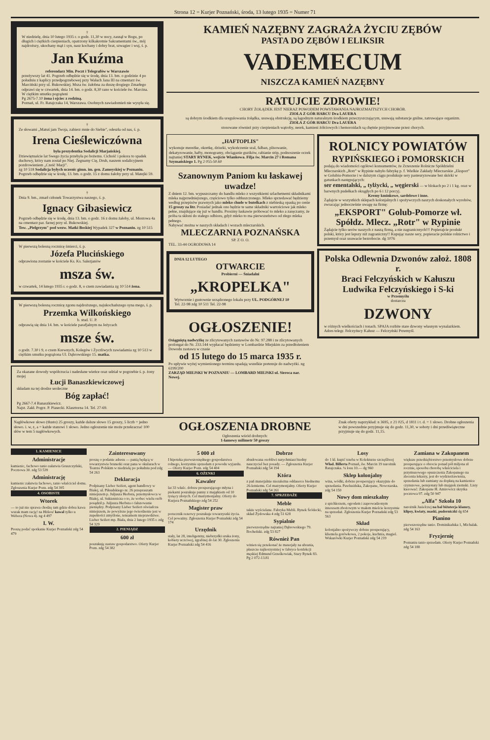Strona 12 = Kurjer Poznański, środa, 13 lutego 1935 = Numer 71
†
W niedzielę, dnia 10 lutego 1935 r. o godz. 11,30 w nocy, zasnął w Bogu, po długich i ciężkich cierpieniach, opatrzony kilkakrotnie Sakramentami św., mój najdroższy, ukochany mąż i syn, nasz kochany i dobry brat, szwagier i wuj, ś. p.
Jan Kuźma
referendarz Min. Poczt i Telegrafów w Warszawie
przeżywszy lat 41. Pogrzeb odbędzie się w środę, dnia 13. bm. o godzinie 4 po południu z kaplicy przedpogrzebowej przy Wałach Jana III na cmentarz św. Marciński przy ul. Bukowskiej. Msza św. żałobna za duszę drogiego Zmarłego odprawi się w czwartek, dnia 14. bm. o godz. 8,30 rano w kościele św. Marcina.
W ciężkim smutku pogrążeni
Pg 2675-7.10 żona i ojciec z rodziną.
Poznań, ul. Fr. Ratajczaka 14, Warszawa. Osobnych zawiadomień nie wysyła się.
†
Ze słowami „Matuś jam Twoja, zabierz mnie do Siebie", odeszła od nas, ś. p.
Irena Cieślewiczówna
była prezydentka Sodalicji Marjańskiej.
Dziewiętnaście lat Swego życia przebyła po bożemu. Cichość i pokora to spadek duchowy, który nam został po Niej. Żegnamy Cię, Druh, naszem sodalicyjnem pozdrowieniem „Cześć Marji".
zg 10 518 Sodalicja byłych uczenic gimn. im. gen. Zamoyskiej w Poznaniu.
Pogrzeb odbędzie się w środę, 13. bm. o godz. 15 z domu żałoby przy ul. Matejki 59.
†
Dnia 9. bm., zmarł członek Towarzystwa naszego, ś. p.
Ignacy Gibasiewicz
Pogrzeb odbędzie się w środę, dnia 13. bm. o godz. 16 z domu żałoby, ul. Mostowa 4a na cmentarz par. farnej przy ul. Bukowskiej.
Tow. „Pielgrzym" pod wezw. Matki Boskiej Wypadek 327 w Poznaniu. zg 10 515
W pierwszą bolesną rocznicę śmierci, ś. p.
Józefa Plucińskiego
odprawiona zostanie w kościele Ks. Ks. Salezjanów
msza św.
w czwartek, 14 lutego 1935 r. o godz. 8, o czem zawiadamia zg 10 514 żona.
W pierwszą bolesną rocznicę zgonu najdroższego, najukochańszego syna mego, ś. p.
Przemka Wilkońskiego
b. stud. U. P.
odprawią się dnia 14. bm. w kościele parafjalnym na Jeżycach
msze św.
o godz. 7.30 i 9, o czem Krewnych, Kolegów i Życzliwych zawiadamia zg 10 513 w ciężkim smutku pogrążona Ul. Dąbrowskiego 15. matka.
Za okazane dowody współczucia i nadesłane wieńce oraz udział w pogrzebie ś. p. żony mojej
Łucji Banaszkiewiczowej
składam na tej drodze serdeczne
Bóg zapłać!
Pg 2667-7.4 Banaszkiewicz.
Najst. Zakł. Pogrz. P. Piasecki. Klasztorna 14. Tel. 27-69.
KAMIEŃ NAZĘBNY ZAGRAŻA ŻYCIU ZĘBÓW
PASTA DO ZĘBÓW I ELIKSIR
VADEMECUM
NISZCZA KAMIEŃ NAZĘBNY
RATUJCIE ZDROWIE!
CHORY ŻOŁĄDEK JEST NIERAZ POWODEM POWSTAWANIA NAJROZMAITSZYCH CHORÓB.
ZIOŁA Z GÓR HARCU Dra LAUERA
są dobrym środkiem dla uregulowania żołądka, usuwają obstrukcję, są łagodnym naturalnym środkiem przeczyszczającym, usuwają substancje gnilne, zatruwające organizm.
ZIOŁA Z GÓR HARCU Dra LAUERA
stosowane również przy cierpieniach wątroby, nerek, kamieni żółciowych i hemoroidach są chętnie przyjmowane przez chorych.
„HAFTOPLIS"
wykonuje mereżke, okretkę, dziurki, wykończenie szal, falban, plisowanie, dekatyzowanie, hafty, monogramy, obciąganie guzików, rabianie stóp, podnoszenie oczek najtaniej STARY RYNEK, wejście Wiankowa. Filja św. Marcin 27 i Romana Szymańskiego 1. Pg 2 055-50.60
Szanownym Paniom ku łaskawej uwadze!
Z dniem 12. bm. wypuszczamy do handlu mleko z wszystkiemi szlachetnemi składnikami mleka najprzedniejszego, częściowo tylko odtłuszczonego. Mleko sprzedawać będziemy według przepisów prawnych jako mleko chude w butelkach z niebieską opaską po cenie 15 groszy za litr. Posiadać jednak ono będzie te same składniki wartościowe jak mleko pełne, znajdujące się już w handlu. Prosimy łaskawie próbować to mleko a zaręczamy, że próba ta skłoni do stałego odbioru, gdyż mleko to ma pierwszeństwo od złego mleka pełnego.
Nabywać można w naszych składach i wozach mleczarskich.
MLECZARNIA POZNAŃSKA
SP. Z O. O.
TEL. 33-44 OGRODOWA 14
DNIA 12 LUTEGO
OTWARCIE
Probierni — Śniadalni
„KROPELKA"
Wytwornie i gustownie urządzonego lokalu przy UL. PODGÓRNEJ 10
Tel. 22-98 zdg 10 511 Tel. 22-98
OGŁOSZENIE!
Osiągniętą nadwyżkę ze zlicytowanych zastawów do Nr. 97.288 i ze zlicytowanych prolongat do Nr. 233.144 wypłacać będziemy w Lombardzie Miejskim za przedłożeniem Dowodu zastawu w czasie
od 15 lutego do 15 marca 1935 r.
Po upływie wyżej wymienionego terminu upadają wszelkie pretensje do nadwyżki. ng 6199/200
ZARZĄD MIEJSKI W POZNANIU — LOMBARD MIEJSKI ul. Sieroca nar. Nowej.
ROLNICY POWIATÓW
RYPIŃSKIEGO i POMORSKICH
podają do wiadomości ogółowi konsumentów, że Zrzeszenie Rolnicze Spółdzielni Mleczarskich „Rotr" w Rypinie nabyło fabrykę p. f. Wielkie Zakłady Mleczarskie „Eksport" w Golubiu-Pomorze i w dalszym ciągu produkuje sery pasteuryzowane bez skórki w gatunkach następujących:
ser ementalski, „ tylżycki, „ węgierski — w blokach po 2 i 1 kg. oraz w barwnych pudełkach okrągłych po 6 i 12 porcyj.
Kremy kminkowe, sardelowe i inne.
Żądajcie w wszystkich sklepach kolonjalnych i spożywczych naszych doskonałych wyrobów, zwracając jednocześnie uwagę na firmę:
„EKSPORT" Golub-Pomorze wł. Spółdz. Mlecz. „Rotr" w Rypinie
Żądajcie tylko serów naszych z naszą firmą, a nie zagranicznych!!! Popierajcie produkt polski, który jest lepszy niż zagraniczny!! Kupując nasze sery, popieracie polskie rolnictwo i przemysł oraz usuwacie bezrobocie. dg 1076
Polska Odlewnia Dzwonów założ. 1808 r.
Braci Felczyńskich w Kałuszu Ludwika Felczyńskiego i S-ki
w Przemyślu
dostarcza
DZWONY
w różnych wielkościach i tonach. SPAJA rozbite stare dzwony własnym wynalazkiem.
Adres telegr. Felczyńscy Kałusz — Felczyński Przemyśl.
Nagłówkowe słowo (tłusto) 25 groszy, każde dalsze słowo 15 groszy, 5 liczb = jedno słowo. i. w, z, a = każde stanowi 1 słowo. Jedno ogłoszenie nie może przekraczać 100 słów w tem 5 nagłówkowych.
OGŁOSZENIA DROBNE
Ogłoszenia wśród drobnych:
1-łamowy milimetr 50 groszy
Znak oferty naprzykład: n 3695, z 21 025, d 1811 i t. d. = 1 słowo. Drobne ogłoszenia w dni powszednie przyjmuje się do godz. 11,30, w soboty i dni przedświąteczne przyjmuje się do godz. 11,15.
1. KAMIENICE
Administracje
kamienic, fachowo tanio załatwia Gruszczyński, Pocztowa 30. zdg 53 539
Administrację
kamienic załatwia fachowo, tanio właściciel domu. Zgłoszenia Kurjer Pozn. zdg 54 395
4. OSOBISTE
Wtorek
— to już nie sprawa chodzę tam gdzie dobra kawa wszak mam rację! na Hitlera' kawal tylko u Webera (Nowa 4). ng 4 497
I. W.
Proszę podać spotkanie Kurjer Poznański zdg 54 479
Zainteresowany
proszę o podanie adresu — panią będącą w towarzystwie brunetki oraz pana w okularach w Teatrze Polskim w niedzielę po południu pod zdg 54 263
Deklaracja
Podpisany Lieber Seifert, agent handlowy w Białej, ul. Piłsudskiego nr. 26 przepraszam niniejszem p. Juljusza Herbsta, przemysłowca w Białej, ul. Sukiennicza o to, że wobec wielu osób posądził p. Juljusza Herbsta o fałszowanie pieniędzy. Podpisany Lieber Seifert oświadcza niniejszem, że powyższe jego twierdzenie jest w zupełności zmyślone, tensamem nieprawdziwe. Lieber Seifert mp. Biała, dnia 2 lutego 1935 r. zdg 54 329
2. PIENIĄDZ
600 zł
poszukuję zastaw gospodarstwo. Oferty Kurjer Pozn. zdg 54 382
5 000 zł
I hipoteka pierwszorzędnego gospodarstwa rolnego, korzystnie sprzedam z powodu wyjazdu. — Oferty Kurjer Pozn. zdg 54 404
6. OŻENKI
Kawaler
lat 33 właśc. dobrze prosperującego młyna i piekarni poszukuje panny z majątkiem od 10 tysięcy złotych. Cel matrymonjalny. Oferty do Kurjera Poznańskiego zdg 54 252
Magister praw
porucznik rezerwy poszukuje towarzyszki życia. Cel poważny. Zgłoszenia Kurjer Poznański zdg 54 174
Urzędnik
stały, lat 28, inteligentny, niebrzydki szuka żony, kobiety uczciwej, zgrabnej do lat 30. Zgłoszenia Kurjer Poznański zdg 54 416
Dobrze
zbudowana osobliwi natychmiast biedny nauczyciel bez posady. — Zgłoszenia Kurjer Poznański zdg 54 194
Która
z pań materjalnie niezależna oddaserce biednemu 26-letniemu. Cel matrymonjalny. Oferty Kurjer Poznański zdg 54 261
7. SPRZEDAŻE
Meble
także wyścielane. Fabryka Mebli. Rynek Śródecki, skład Żydowska 4 zdg 51 628
Sypialnie
pierwszorzędne najtaniej Dąbrowskiego 79. Bocheński. zdg 53 827
Również Pan
winien się przekonać że materjały na ubrania, płaszcze najkorzystniej w fabryce konfekcji męskiej Edmund Grześkowiak, Stary Rynek 83. Pg 2 072-13.81
Losy
do 1 kl. kupić trzeba w Kolekturze szczęśliwej Wład. Billerta Poznań, św. Marcin 19 narożnik Ratajczaka. ¼ losu 10.— dg 960
Sklep kolonjalny
wina, wódki, dobrze prosperujący okazyjnie do sprzedania. Pawlusińska, Zakopane, Nowotarska. zdg 54 150
Nowy dom mieszkalny
z spichlerzem, ogrodem i zaprowadzonym interesem zbożowym w małem mieście korzystnie na sprzedaż. Zgłoszenia Kurjer Poznański zdg 53 563
Skład
kolonjalno spożywczy dobrze prosperujący, klientela gotówkowa, 2 pokoje, kuchnia, magiel. Wskazówki Kurjer Poznański zdg 54 219
Zamiana w Zakopanem
większe przedsiębiorstwo przemysłowe dobrze prosperujące o obrocie ponad pół miljona zł rocznie, sposobu chorobę właściciela i przymusowego opuszczenia Zakopanego na zlecenia lekarzy, jest do wydzierżawienia, sprzedania lub zamiany za dopłatą na kamienice czynszowe, pensjonaty lub majątek ziemski. Listy kierować: Zakopane H. Amirowicz skrytka pocztowa 97. zdg 50 947
„Alfa" Szkoła 10
narożnik Jasielczej na bal biżuterja klamry, klipsy, kwiaty, maski, puderniczki dg 654
Pianino
pierwszorzędne tanio. Dominikańska 1, Michalak. zdg 54 163
Fryzjernię
Poznaniu tanio sprzedam. Oferty Kurjer Poznański zdg 54 188